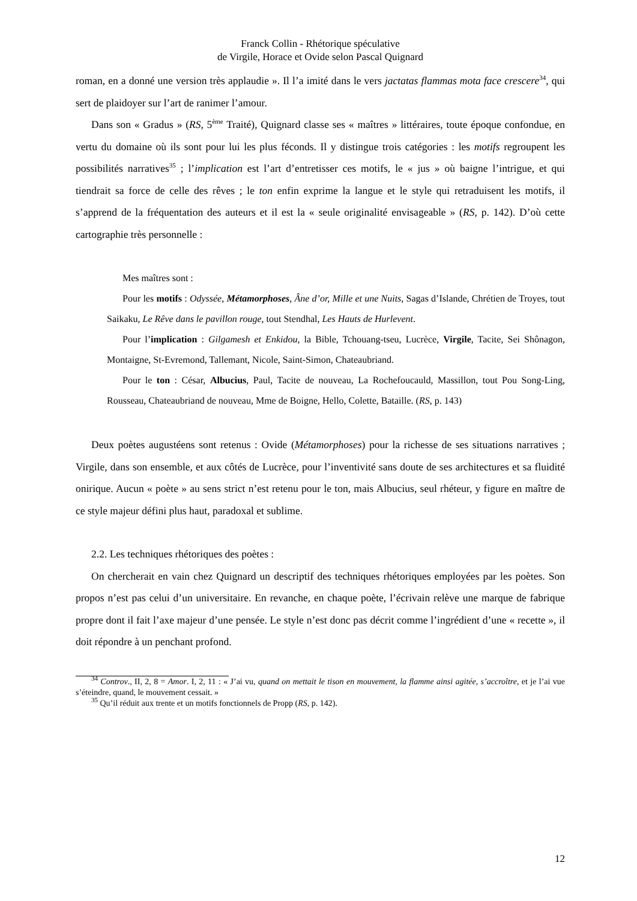Franck Collin - Rhétorique spéculative
de Virgile, Horace et Ovide selon Pascal Quignard
roman, en a donné une version très applaudie ». Il l’a imité dans le vers jactatas flammas mota face crescere<sup>34</sup>, qui sert de plaidoyer sur l’art de ranimer l’amour.
Dans son « Gradus » (RS, 5<sup>ème</sup> Traité), Quignard classe ses « maîtres » littéraires, toute époque confondue, en vertu du domaine où ils sont pour lui les plus féconds. Il y distingue trois catégories : les motifs regroupent les possibilités narratives<sup>35</sup> ; l’implication est l’art d’entretisser ces motifs, le « jus » où baigne l’intrigue, et qui tiendrait sa force de celle des rêves ; le ton enfin exprime la langue et le style qui retraduisent les motifs, il s’apprend de la fréquentation des auteurs et il est la « seule originalité envisageable » (RS, p. 142). D’où cette cartographie très personnelle :
Mes maîtres sont :
Pour les motifs : Odyssée, Métamorphoses, Âne d’or, Mille et une Nuits, Sagas d’Islande, Chrétien de Troyes, tout Saikaku, Le Rêve dans le pavillon rouge, tout Stendhal, Les Hauts de Hurlevent.
Pour l’implication : Gilgamesh et Enkidou, la Bible, Tchouang-tseu, Lucrèce, Virgile, Tacite, Sei Shônagon, Montaigne, St-Evremond, Tallemant, Nicole, Saint-Simon, Chateaubriand.
Pour le ton : César, Albucius, Paul, Tacite de nouveau, La Rochefoucauld, Massillon, tout Pou Song-Ling, Rousseau, Chateaubriand de nouveau, Mme de Boigne, Hello, Colette, Bataille. (RS, p. 143)
Deux poètes augustéens sont retenus : Ovide (Métamorphoses) pour la richesse de ses situations narratives ; Virgile, dans son ensemble, et aux côtés de Lucrèce, pour l’inventivité sans doute de ses architectures et sa fluidité onirique. Aucun « poète » au sens strict n’est retenu pour le ton, mais Albucius, seul rhéteur, y figure en maître de ce style majeur défini plus haut, paradoxal et sublime.
2.2. Les techniques rhétoriques des poètes :
On chercherait en vain chez Quignard un descriptif des techniques rhétoriques employées par les poètes. Son propos n’est pas celui d’un universitaire. En revanche, en chaque poète, l’écrivain relève une marque de fabrique propre dont il fait l’axe majeur d’une pensée. Le style n’est donc pas décrit comme l’ingrédient d’une « recette », il doit répondre à un penchant profond.
<sup>34</sup> Controv., II, 2, 8 = Amor. I, 2, 11 : « J’ai vu, quand on mettait le tison en mouvement, la flamme ainsi agitée, s’accroître, et je l’ai vue s’éteindre, quand, le mouvement cessait. »
<sup>35</sup> Qu’il réduit aux trente et un motifs fonctionnels de Propp (RS, p. 142).
12